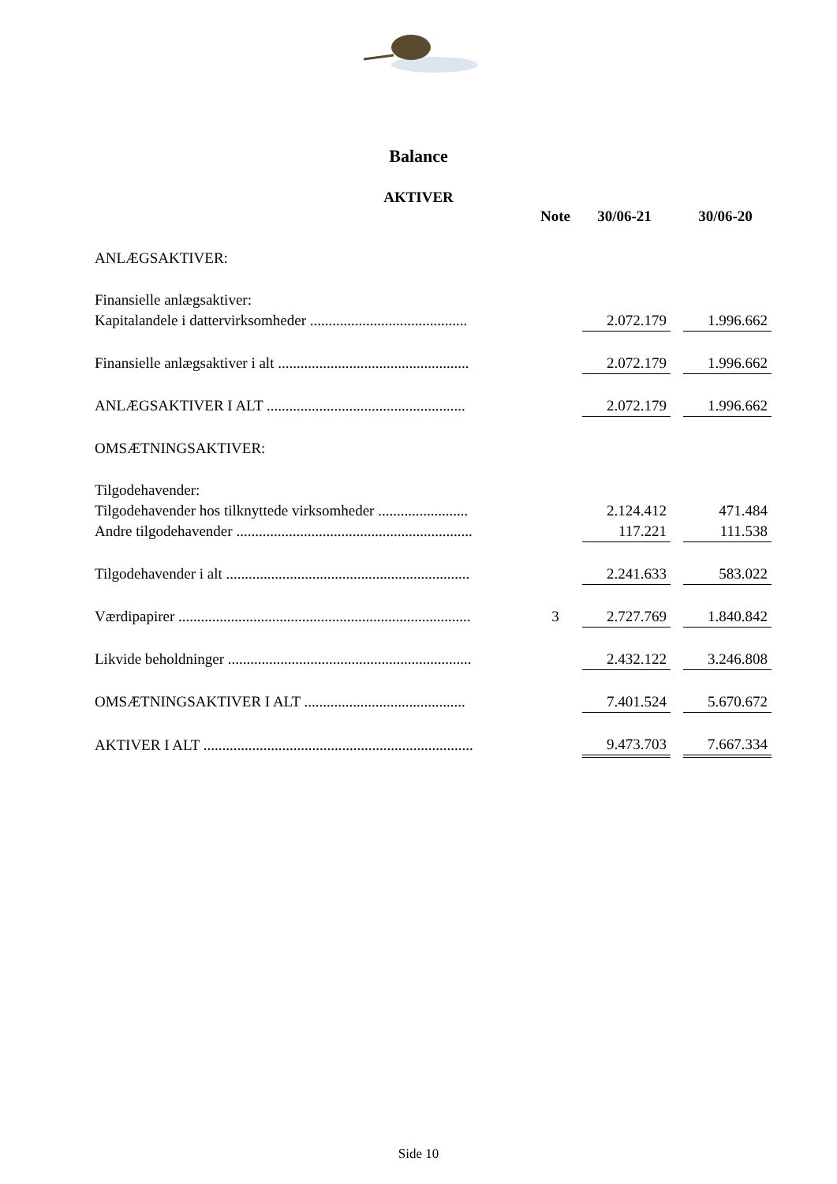Balance
AKTIVER
| | Note | 30/06-21 | | 30/06-20 |
| --- | --- | --- | --- | --- |
| ANLÆGSAKTIVER: | | | | |
| Finansielle anlægsaktiver: | | | | |
| Kapitalandele i dattervirksomheder .......................................... | | 2.072.179 | | 1.996.662 |
| Finansielle anlægsaktiver i alt ................................................... | | 2.072.179 | | 1.996.662 |
| ANLÆGSAKTIVER I ALT ..................................................... | | 2.072.179 | | 1.996.662 |
| OMSÆTNINGSAKTIVER: | | | | |
| Tilgodehavender: | | | | |
| Tilgodehavender hos tilknyttede virksomheder ........................ | | 2.124.412 | | 471.484 |
| Andre tilgodehavender ............................................................... | | 117.221 | | 111.538 |
| Tilgodehavender i alt ................................................................. | | 2.241.633 | | 583.022 |
| Værdipapirer .............................................................................. | 3 | 2.727.769 | | 1.840.842 |
| Likvide beholdninger ................................................................. | | 2.432.122 | | 3.246.808 |
| OMSÆTNINGSAKTIVER I ALT ........................................... | | 7.401.524 | | 5.670.672 |
| AKTIVER I ALT ........................................................................ | | 9.473.703 | | 7.667.334 |
Side 10